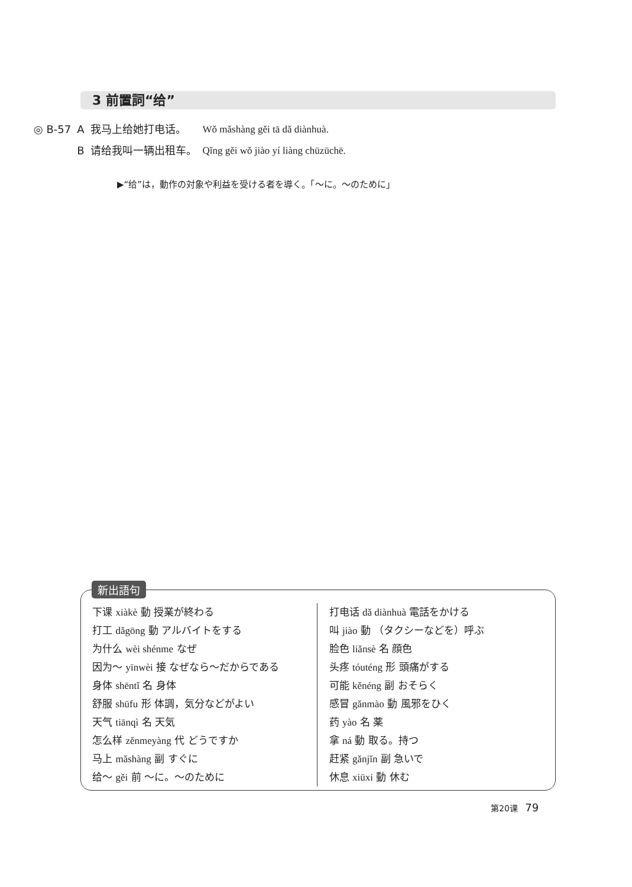3 前置詞“给”
| ◎ B-57 | A | 我马上给她打电话。 | Wǒ mǎshàng gěi tā dǎ diànhuà. |
| | B | 请给我叫一辆出租车。 | Qǐng gěi wǒ jiào yí liàng chūzūchē. |
▶“给”は，動作の対象や利益を受ける者を導く。「～に。～のために」
新出語句
下课 xiàkè 動 授業が終わる
打工 dǎgōng 動 アルバイトをする
为什么 wèi shénme なぜ
因为～ yīnwèi 接 なぜなら～だからである
身体 shēntǐ 名 身体
舒服 shūfu 形 体調，気分などがよい
天气 tiānqì 名 天気
怎么样 zěnmeyàng 代 どうですか
马上 mǎshàng 副 すぐに
给～ gěi 前 ～に。～のために
打电话 dǎ diànhuà 電話をかける
叫 jiào 動 （タクシーなどを）呼ぶ
脸色 liǎnsè 名 顔色
头疼 tóuténg 形 頭痛がする
可能 kěnéng 副 おそらく
感冒 gǎnmào 動 風邪をひく
药 yào 名 薬
拿 ná 動 取る。持つ
赶紧 gǎnjǐn 副 急いで
休息 xiūxi 動 休む
第20课 79